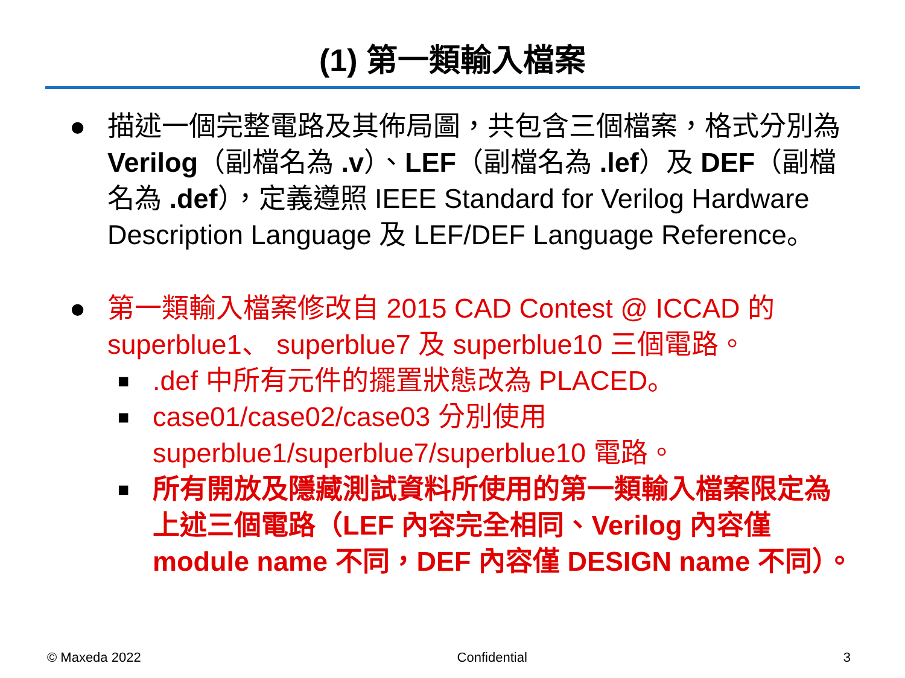(1) 第一類輸入檔案
● 描述一個完整電路及其佈局圖，共包含三個檔案，格式分別為 Verilog（副檔名為 .v）、LEF（副檔名為 .lef）及 DEF（副檔名為 .def），定義遵照 IEEE Standard for Verilog Hardware Description Language 及 LEF/DEF Language Reference。
● 第一類輸入檔案修改自 2015 CAD Contest @ ICCAD 的 superblue1、 superblue7 及 superblue10 三個電路。
■
.def 中所有元件的擺置狀態改為 PLACED。
■
case01/case02/case03 分別使用 superblue1/superblue7/superblue10 電路。
■
所有開放及隱藏測試資料所使用的第一類輸入檔案限定為上述三個電路（LEF 內容完全相同、Verilog 內容僅 module name 不同，DEF 內容僅 DESIGN name 不同）。
© Maxeda 2022 Confidential 3